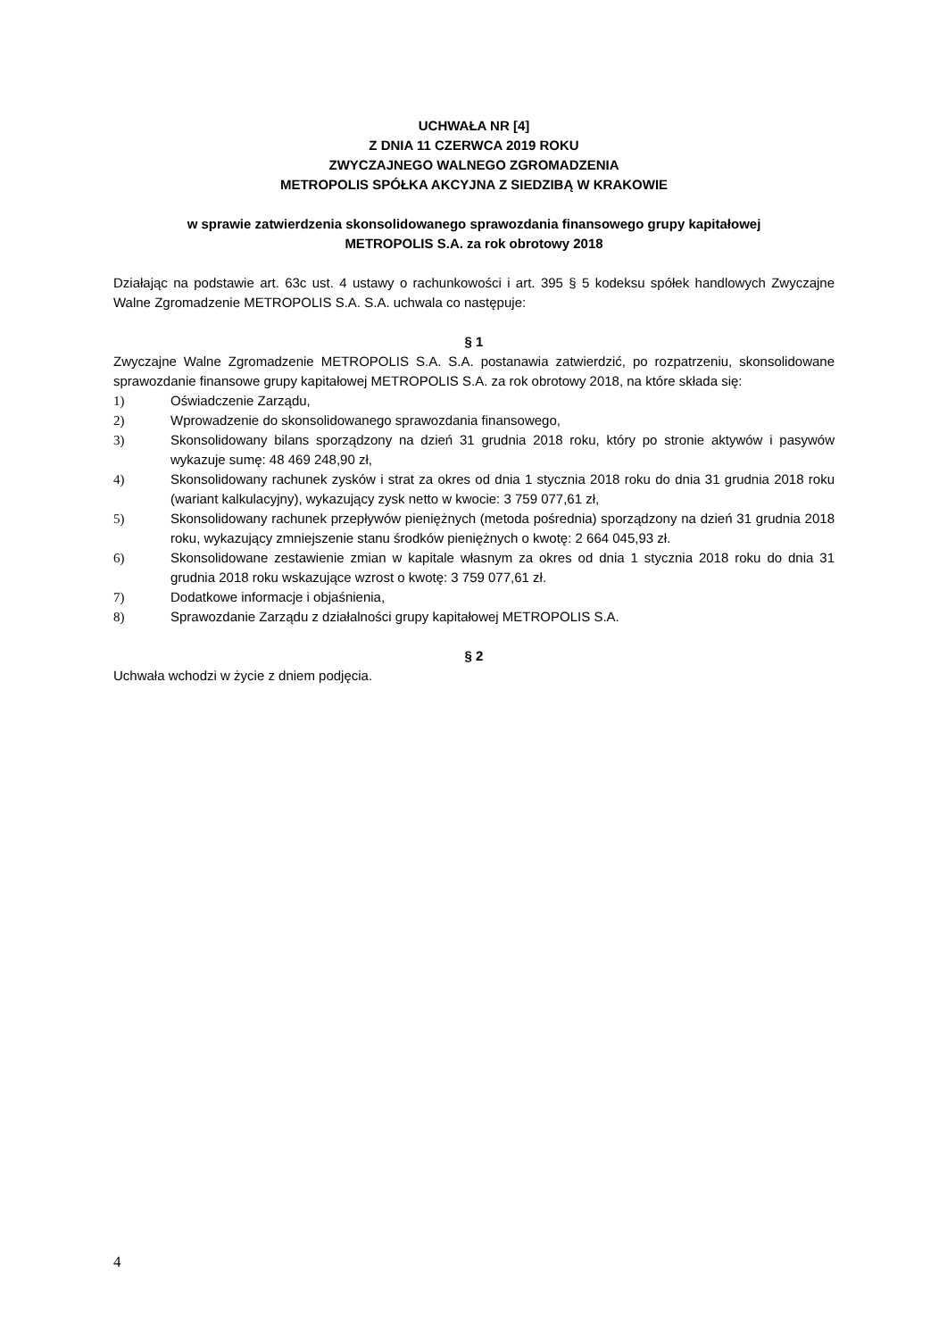UCHWAŁA NR [4]
Z DNIA 11 CZERWCA 2019 ROKU
ZWYCZAJNEGO WALNEGO ZGROMADZENIA
METROPOLIS SPÓŁKA AKCYJNA Z SIEDZIBĄ W KRAKOWIE
w sprawie zatwierdzenia skonsolidowanego sprawozdania finansowego grupy kapitałowej
METROPOLIS S.A. za rok obrotowy 2018
Działając na podstawie art. 63c ust. 4 ustawy o rachunkowości i art. 395 § 5 kodeksu spółek handlowych Zwyczajne Walne Zgromadzenie METROPOLIS S.A. S.A. uchwala co następuje:
§ 1
Zwyczajne Walne Zgromadzenie METROPOLIS S.A. S.A. postanawia zatwierdzić, po rozpatrzeniu, skonsolidowane sprawozdanie finansowe grupy kapitałowej METROPOLIS S.A. za rok obrotowy 2018, na które składa się:
1) Oświadczenie Zarządu,
2) Wprowadzenie do skonsolidowanego sprawozdania finansowego,
3) Skonsolidowany bilans sporządzony na dzień 31 grudnia 2018 roku, który po stronie aktywów i pasywów wykazuje sumę: 48 469 248,90 zł,
4) Skonsolidowany rachunek zysków i strat za okres od dnia 1 stycznia 2018 roku do dnia 31 grudnia 2018 roku (wariant kalkulacyjny), wykazujący zysk netto w kwocie: 3 759 077,61 zł,
5) Skonsolidowany rachunek przepływów pieniężnych (metoda pośrednia) sporządzony na dzień 31 grudnia 2018 roku, wykazujący zmniejszenie stanu środków pieniężnych o kwotę: 2 664 045,93 zł.
6) Skonsolidowane zestawienie zmian w kapitale własnym za okres od dnia 1 stycznia 2018 roku do dnia 31 grudnia 2018 roku wskazujące wzrost o kwotę: 3 759 077,61 zł.
7) Dodatkowe informacje i objaśnienia,
8) Sprawozdanie Zarządu z działalności grupy kapitałowej METROPOLIS S.A.
§ 2
Uchwała wchodzi w życie z dniem podjęcia.
4